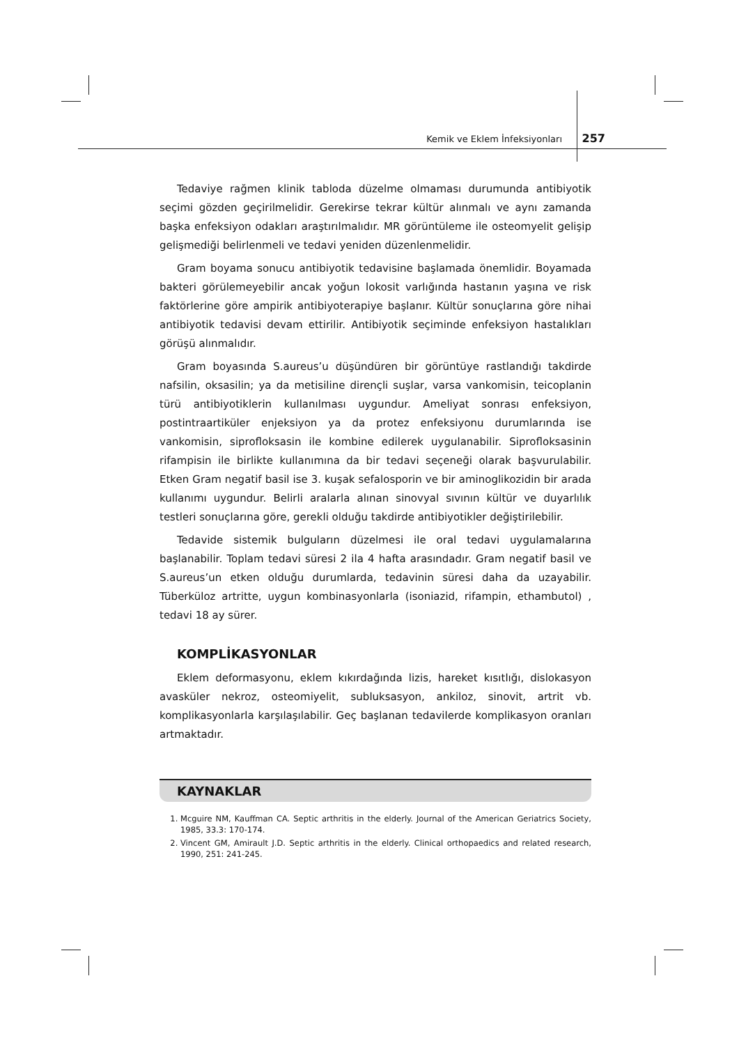Kemik ve Eklem İnfeksiyonları 257
Tedaviye rağmen klinik tabloda düzelme olmaması durumunda antibiyotik seçimi gözden geçirilmelidir. Gerekirse tekrar kültür alınmalı ve aynı zamanda başka enfeksiyon odakları araştırılmalıdır. MR görüntüleme ile osteomyelit gelişip gelişmediği belirlenmeli ve tedavi yeniden düzenlenmelidir.
Gram boyama sonucu antibiyotik tedavisine başlamada önemlidir. Boyamada bakteri görülemeyebilir ancak yoğun lokosit varlığında hastanın yaşına ve risk faktörlerine göre ampirik antibiyoterapiye başlanır. Kültür sonuçlarına göre nihai antibiyotik tedavisi devam ettirilir. Antibiyotik seçiminde enfeksiyon hastalıkları görüşü alınmalıdır.
Gram boyasında S.aureus’u düşündüren bir görüntüye rastlandığı takdirde nafsilin, oksasilin; ya da metisiline dirençli suşlar, varsa vankomisin, teicoplanin türü antibiyotiklerin kullanılması uygundur. Ameliyat sonrası enfeksiyon, postintraartiküler enjeksiyon ya da protez enfeksiyonu durumlarında ise vankomisin, siprofloksasin ile kombine edilerek uygulanabilir. Siprofloksasinin rifampisin ile birlikte kullanımına da bir tedavi seçeneği olarak başvurulabilir. Etken Gram negatif basil ise 3. kuşak sefalosporin ve bir aminoglikozidin bir arada kullanımı uygundur. Belirli aralarla alınan sinovyal sıvının kültür ve duyarlılık testleri sonuçlarına göre, gerekli olduğu takdirde antibiyotikler değiştirilebilir.
Tedavide sistemik bulguların düzelmesi ile oral tedavi uygulamalarına başlanabilir. Toplam tedavi süresi 2 ila 4 hafta arasındadır. Gram negatif basil ve S.aureus’un etken olduğu durumlarda, tedavinin süresi daha da uzayabilir. Tüberküloz artritte, uygun kombinasyonlarla (isoniazid, rifampin, ethambutol) , tedavi 18 ay sürer.
KOMPLİKASYONLAR
Eklem deformasyonu, eklem kıkırdağında lizis, hareket kısıtlığı, dislokasyon avasküler nekroz, osteomiyelit, subluksasyon, ankiloz, sinovit, artrit vb. komplikasyonlarla karşılaşılabilir. Geç başlanan tedavilerde komplikasyon oranları artmaktadır.
KAYNAKLAR
1. Mcguire NM, Kauffman CA. Septic arthritis in the elderly. Journal of the American Geriatrics Society, 1985, 33.3: 170-174.
2. Vincent GM, Amirault J.D. Septic arthritis in the elderly. Clinical orthopaedics and related research, 1990, 251: 241-245.